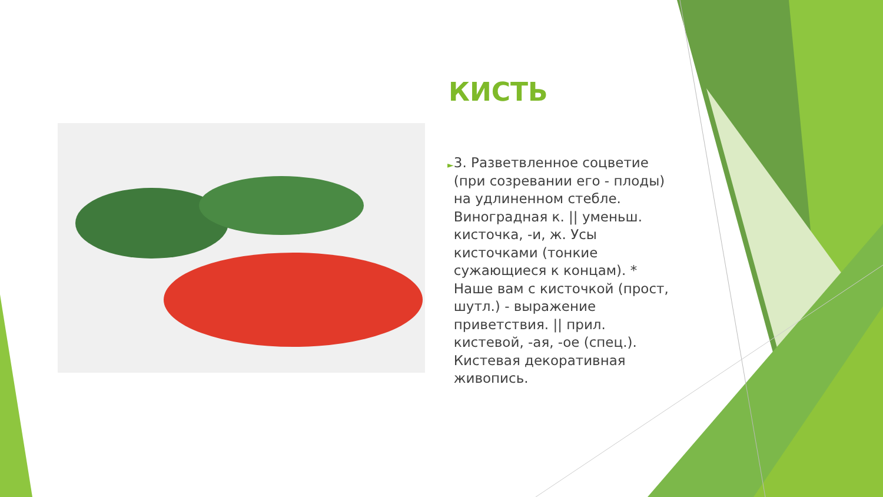КИСТЬ
► 3. Разветвленное соцветие (при созревании его - плоды) на удлиненном стебле. Виноградная к. || уменьш. кисточка, -и, ж. Усы кисточками (тонкие сужающиеся к концам). * Наше вам с кисточкой (прост, шутл.) - выражение приветствия. || прил. кистевой, -ая, -ое (спец.). Кистевая декоративная живопись.